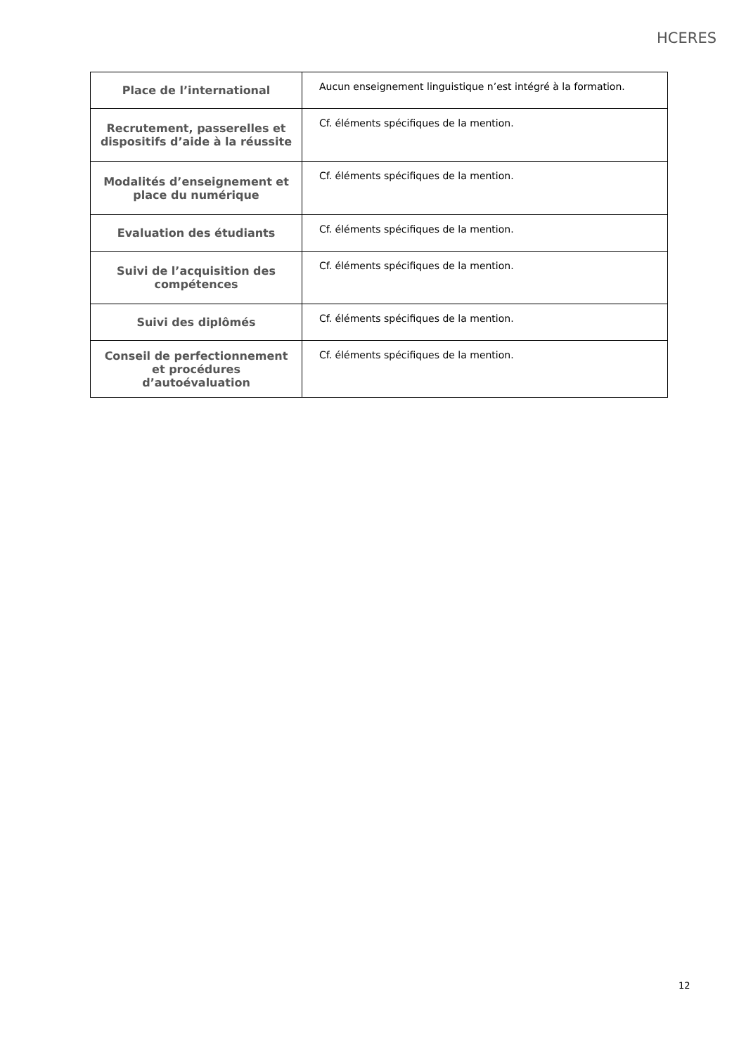HCERES
| Place de l’international | Aucun enseignement linguistique n’est intégré à la formation. |
| Recrutement, passerelles et dispositifs d’aide à la réussite | Cf. éléments spécifiques de la mention. |
| Modalités d’enseignement et place du numérique | Cf. éléments spécifiques de la mention. |
| Evaluation des étudiants | Cf. éléments spécifiques de la mention. |
| Suivi de l’acquisition des compétences | Cf. éléments spécifiques de la mention. |
| Suivi des diplômés | Cf. éléments spécifiques de la mention. |
| Conseil de perfectionnement et procédures d’autoévaluation | Cf. éléments spécifiques de la mention. |
12